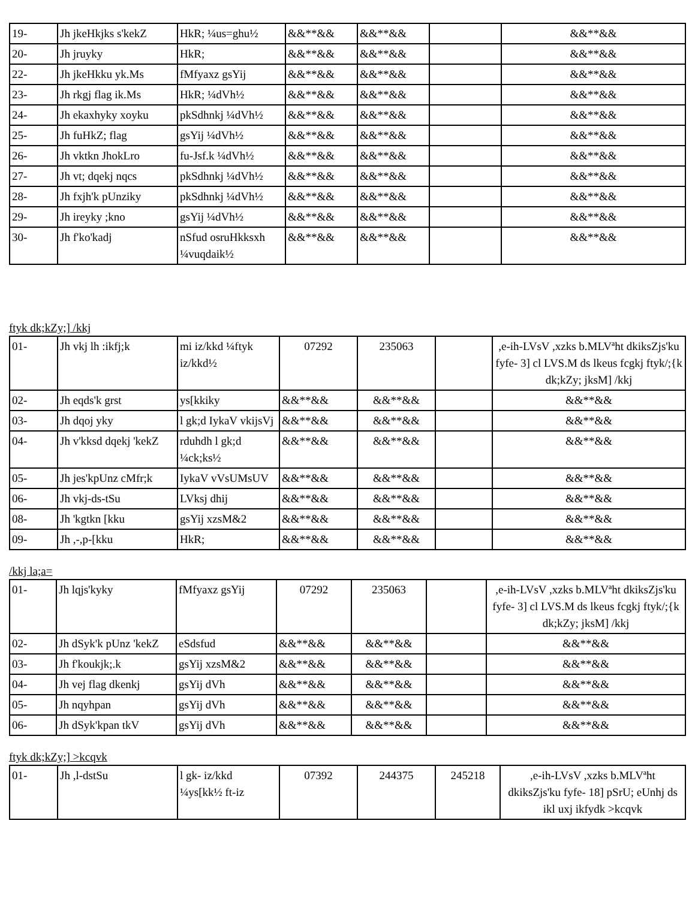| 19- | Jh jkeHkjks s'kekZ | HkR; ¼us=ghu½ | &&**&& | &&**&& | | &&**&& |
| 20- | Jh jruyky | HkR; | &&**&& | &&**&& | | &&**&& |
| 22- | Jh jkeHkku yk.Ms | fMfyaxz gsYij | &&**&& | &&**&& | | &&**&& |
| 23- | Jh rkgj flag ik.Ms | HkR; ¼dVh½ | &&**&& | &&**&& | | &&**&& |
| 24- | Jh ekaxhyky xoyku | pkSdhnkj ¼dVh½ | &&**&& | &&**&& | | &&**&& |
| 25- | Jh fuHkZ; flag | gsYij ¼dVh½ | &&**&& | &&**&& | | &&**&& |
| 26- | Jh vktkn JhokLro | fu-Jsf.k ¼dVh½ | &&**&& | &&**&& | | &&**&& |
| 27- | Jh vt; dqekj nqcs | pkSdhnkj ¼dVh½ | &&**&& | &&**&& | | &&**&& |
| 28- | Jh fxjh'k pUnziky | pkSdhnkj ¼dVh½ | &&**&& | &&**&& | | &&**&& |
| 29- | Jh ireyky ;kno | gsYij ¼dVh½ | &&**&& | &&**&& | | &&**&& |
| 30- | Jh f'ko'kadj | nSfud osruHkksxh ¼vuqdaik½ | &&**&& | &&**&& | | &&**&& |
ftyk dk;kZy;] /kkj
| 01- | Jh vkj lh :ikfj;k | mi iz/kkd ¼ftyk iz/kkd½ | 07292 | 235063 | | ,e-ih-LVsV ,xzks b.MLVªht dkiksZjs'ku fyfe- 3] cl LVS.M ds lkeus fcgkj ftyk/;{k dk;kZy; jksM] /kkj |
| 02- | Jh eqds'k grst | ys[kkiky | &&**&& | &&**&& | | &&**&& |
| 03- | Jh dqoj yky | l gk;d IykaV vkijsVj | &&**&& | &&**&& | | &&**&& |
| 04- | Jh v'kksd dqekj 'kekZ | rduhdh l gk;d ¼ck;ks½ | &&**&& | &&**&& | | &&**&& |
| 05- | Jh jes'kpUnz cMfr;k | IykaV vVsUMsUV | &&**&& | &&**&& | | &&**&& |
| 06- | Jh vkj-ds-tSu | LVksj dhij | &&**&& | &&**&& | | &&**&& |
| 08- | Jh 'kgtkn [kku | gsYij xzsM&2 | &&**&& | &&**&& | | &&**&& |
| 09- | Jh ,-,p-[kku | HkR; | &&**&& | &&**&& | | &&**&& |
/kkj la;a=
| 01- | Jh lqjs'kyky | fMfyaxz gsYij | 07292 | 235063 | | ,e-ih-LVsV ,xzks b.MLVªht dkiksZjs'ku fyfe- 3] cl LVS.M ds lkeus fcgkj ftyk/;{k dk;kZy; jksM] /kkj |
| 02- | Jh dSyk'k pUnz 'kekZ | eSdsfud | &&**&& | &&**&& | | &&**&& |
| 03- | Jh f'koukjk;.k | gsYij xzsM&2 | &&**&& | &&**&& | | &&**&& |
| 04- | Jh vej flag dkenkj | gsYij dVh | &&**&& | &&**&& | | &&**&& |
| 05- | Jh nqyhpan | gsYij dVh | &&**&& | &&**&& | | &&**&& |
| 06- | Jh dSyk'kpan tkV | gsYij dVh | &&**&& | &&**&& | | &&**&& |
ftyk dk;kZy;] >kcqvk
| 01- | Jh ,l-dstSu | l gk- iz/kkd ¼ys[kk½ ft-iz | 07392 | 244375 | 245218 | ,e-ih-LVsV ,xzks b.MLVªht dkiksZjs'ku fyfe- 18] pSrU; eUnhj ds ikl uxj ikfydk >kcqvk |